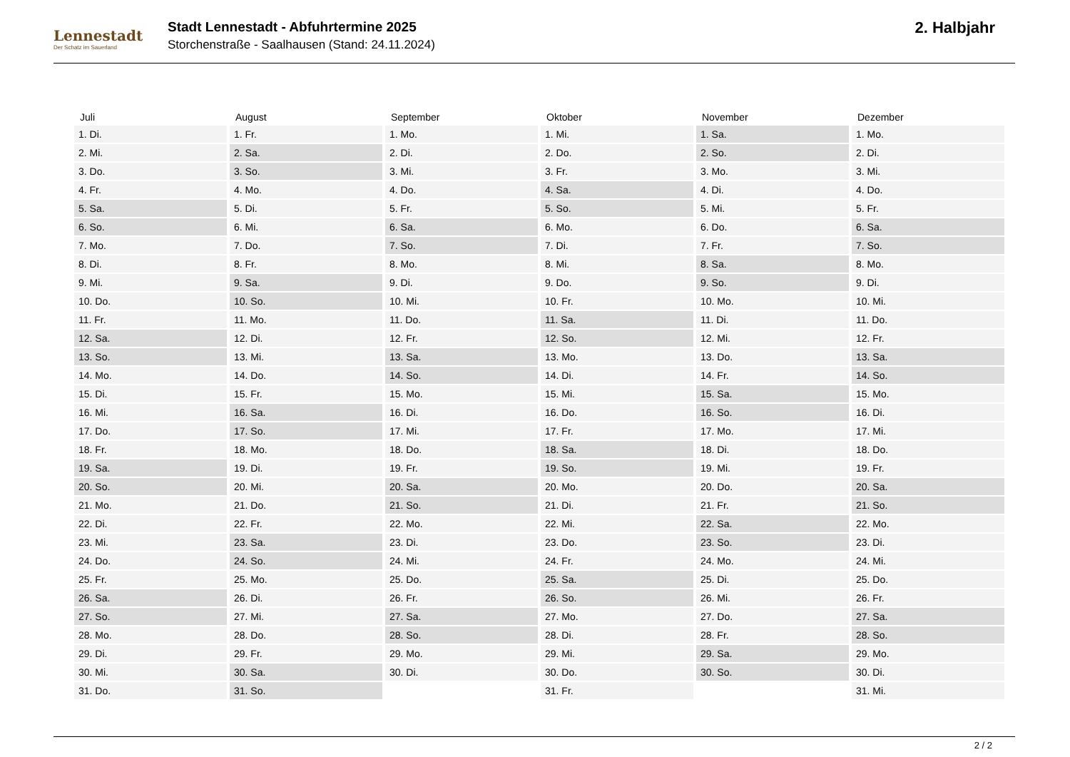Lennestadt
Der Schatz im Sauerland
Stadt Lennestadt - Abfuhrtermine 2025
Storchenstraße - Saalhausen (Stand: 24.11.2024)
2. Halbjahr
| Juli | August | September | Oktober | November | Dezember |
| --- | --- | --- | --- | --- | --- |
| 1. Di. | 1. Fr. | 1. Mo. | 1. Mi. | 1. Sa. | 1. Mo. |
| 2. Mi. | 2. Sa. | 2. Di. | 2. Do. | 2. So. | 2. Di. |
| 3. Do. | 3. So. | 3. Mi. | 3. Fr. | 3. Mo. | 3. Mi. |
| 4. Fr. | 4. Mo. | 4. Do. | 4. Sa. | 4. Di. | 4. Do. |
| 5. Sa. | 5. Di. | 5. Fr. | 5. So. | 5. Mi. | 5. Fr. |
| 6. So. | 6. Mi. | 6. Sa. | 6. Mo. | 6. Do. | 6. Sa. |
| 7. Mo. | 7. Do. | 7. So. | 7. Di. | 7. Fr. | 7. So. |
| 8. Di. | 8. Fr. | 8. Mo. | 8. Mi. | 8. Sa. | 8. Mo. |
| 9. Mi. | 9. Sa. | 9. Di. | 9. Do. | 9. So. | 9. Di. |
| 10. Do. | 10. So. | 10. Mi. | 10. Fr. | 10. Mo. | 10. Mi. |
| 11. Fr. | 11. Mo. | 11. Do. | 11. Sa. | 11. Di. | 11. Do. |
| 12. Sa. | 12. Di. | 12. Fr. | 12. So. | 12. Mi. | 12. Fr. |
| 13. So. | 13. Mi. | 13. Sa. | 13. Mo. | 13. Do. | 13. Sa. |
| 14. Mo. | 14. Do. | 14. So. | 14. Di. | 14. Fr. | 14. So. |
| 15. Di. | 15. Fr. | 15. Mo. | 15. Mi. | 15. Sa. | 15. Mo. |
| 16. Mi. | 16. Sa. | 16. Di. | 16. Do. | 16. So. | 16. Di. |
| 17. Do. | 17. So. | 17. Mi. | 17. Fr. | 17. Mo. | 17. Mi. |
| 18. Fr. | 18. Mo. | 18. Do. | 18. Sa. | 18. Di. | 18. Do. |
| 19. Sa. | 19. Di. | 19. Fr. | 19. So. | 19. Mi. | 19. Fr. |
| 20. So. | 20. Mi. | 20. Sa. | 20. Mo. | 20. Do. | 20. Sa. |
| 21. Mo. | 21. Do. | 21. So. | 21. Di. | 21. Fr. | 21. So. |
| 22. Di. | 22. Fr. | 22. Mo. | 22. Mi. | 22. Sa. | 22. Mo. |
| 23. Mi. | 23. Sa. | 23. Di. | 23. Do. | 23. So. | 23. Di. |
| 24. Do. | 24. So. | 24. Mi. | 24. Fr. | 24. Mo. | 24. Mi. |
| 25. Fr. | 25. Mo. | 25. Do. | 25. Sa. | 25. Di. | 25. Do. |
| 26. Sa. | 26. Di. | 26. Fr. | 26. So. | 26. Mi. | 26. Fr. |
| 27. So. | 27. Mi. | 27. Sa. | 27. Mo. | 27. Do. | 27. Sa. |
| 28. Mo. | 28. Do. | 28. So. | 28. Di. | 28. Fr. | 28. So. |
| 29. Di. | 29. Fr. | 29. Mo. | 29. Mi. | 29. Sa. | 29. Mo. |
| 30. Mi. | 30. Sa. | 30. Di. | 30. Do. | 30. So. | 30. Di. |
| 31. Do. | 31. So. | | 31. Fr. | | 31. Mi. |
2 / 2